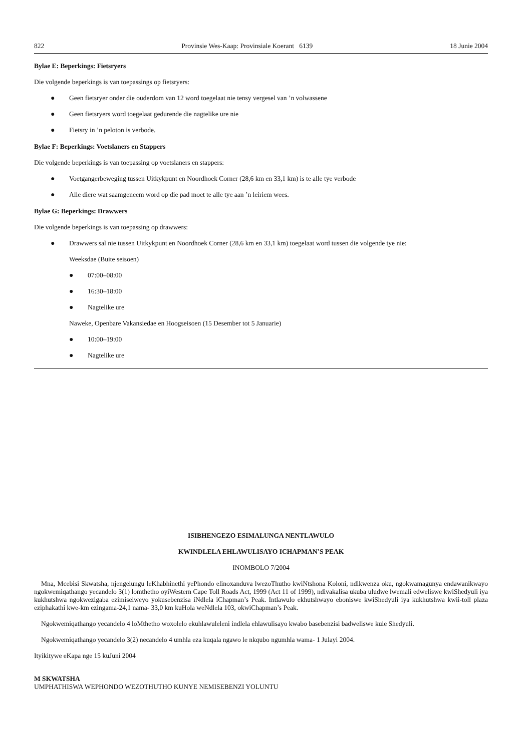822 Provinsie Wes-Kaap: Provinsiale Koerant 6139 18 Junie 2004
Bylae E: Beperkings: Fietsryers
Die volgende beperkings is van toepassings op fietsryers:
● Geen fietsryer onder die ouderdom van 12 word toegelaat nie tensy vergesel van ’n volwassene
● Geen fietsryers word toegelaat gedurende die nagtelike ure nie
● Fietsry in ’n peloton is verbode.
Bylae F: Beperkings: Voetslaners en Stappers
Die volgende beperkings is van toepassing op voetslaners en stappers:
● Voetgangerbeweging tussen Uitkykpunt en Noordhoek Corner (28,6 km en 33,1 km) is te alle tye verbode
● Alle diere wat saamgeneem word op die pad moet te alle tye aan ’n leiriem wees.
Bylae G: Beperkings: Drawwers
Die volgende beperkings is van toepassing op drawwers:
● Drawwers sal nie tussen Uitkykpunt en Noordhoek Corner (28,6 km en 33,1 km) toegelaat word tussen die volgende tye nie:
Weeksdae (Buite seisoen)
● 07:00–08:00
● 16:30–18:00
● Nagtelike ure
Naweke, Openbare Vakansiedae en Hoogseisoen (15 Desember tot 5 Januarie)
● 10:00–19:00
● Nagtelike ure
ISIBHENGEZO ESIMALUNGA NENTLAWULO
KWINDLELA EHLAWULISAYO ICHAPMAN’S PEAK
INOMBOLO 7/2004
Mna, Mcebisi Skwatsha, njengelungu leKhabhinethi yePhondo elinoxanduva lwezoThutho kwiNtshona Koloni, ndikwenza oku, ngokwamagunya endawanikwayo ngokwemiqathango yecandelo 3(1) lomthetho oyiWestern Cape Toll Roads Act, 1999 (Act 11 of 1999), ndivakalisa ukuba uludwe lwemali edweliswe kwiShedyuli iya kukhutshwa ngokwezigaba ezimiselweyo yokusebenzisa iNdlela iChapman’s Peak. Intlawulo ekhutshwayo eboniswe kwiShedyuli iya kukhutshwa kwii-toll plaza eziphakathi kwe-km ezingama-24,1 nama- 33,0 km kuHola weNdlela 103, okwiChapman’s Peak.
Ngokwemiqathango yecandelo 4 loMthetho woxolelo ekuhlawuleleni indlela ehlawulisayo kwabo basebenzisi badweliswe kule Shedyuli.
Ngokwemiqathango yecandelo 3(2) necandelo 4 umhla eza kuqala ngawo le nkqubo ngumhla wama- 1 Julayi 2004.
Ityikitywe eKapa nge 15 kuJuni 2004
M SKWATSHA
UMPHATHISWA WEPHONDO WEZOTHUTHO KUNYE NEMISEBENZI YOLUNTU